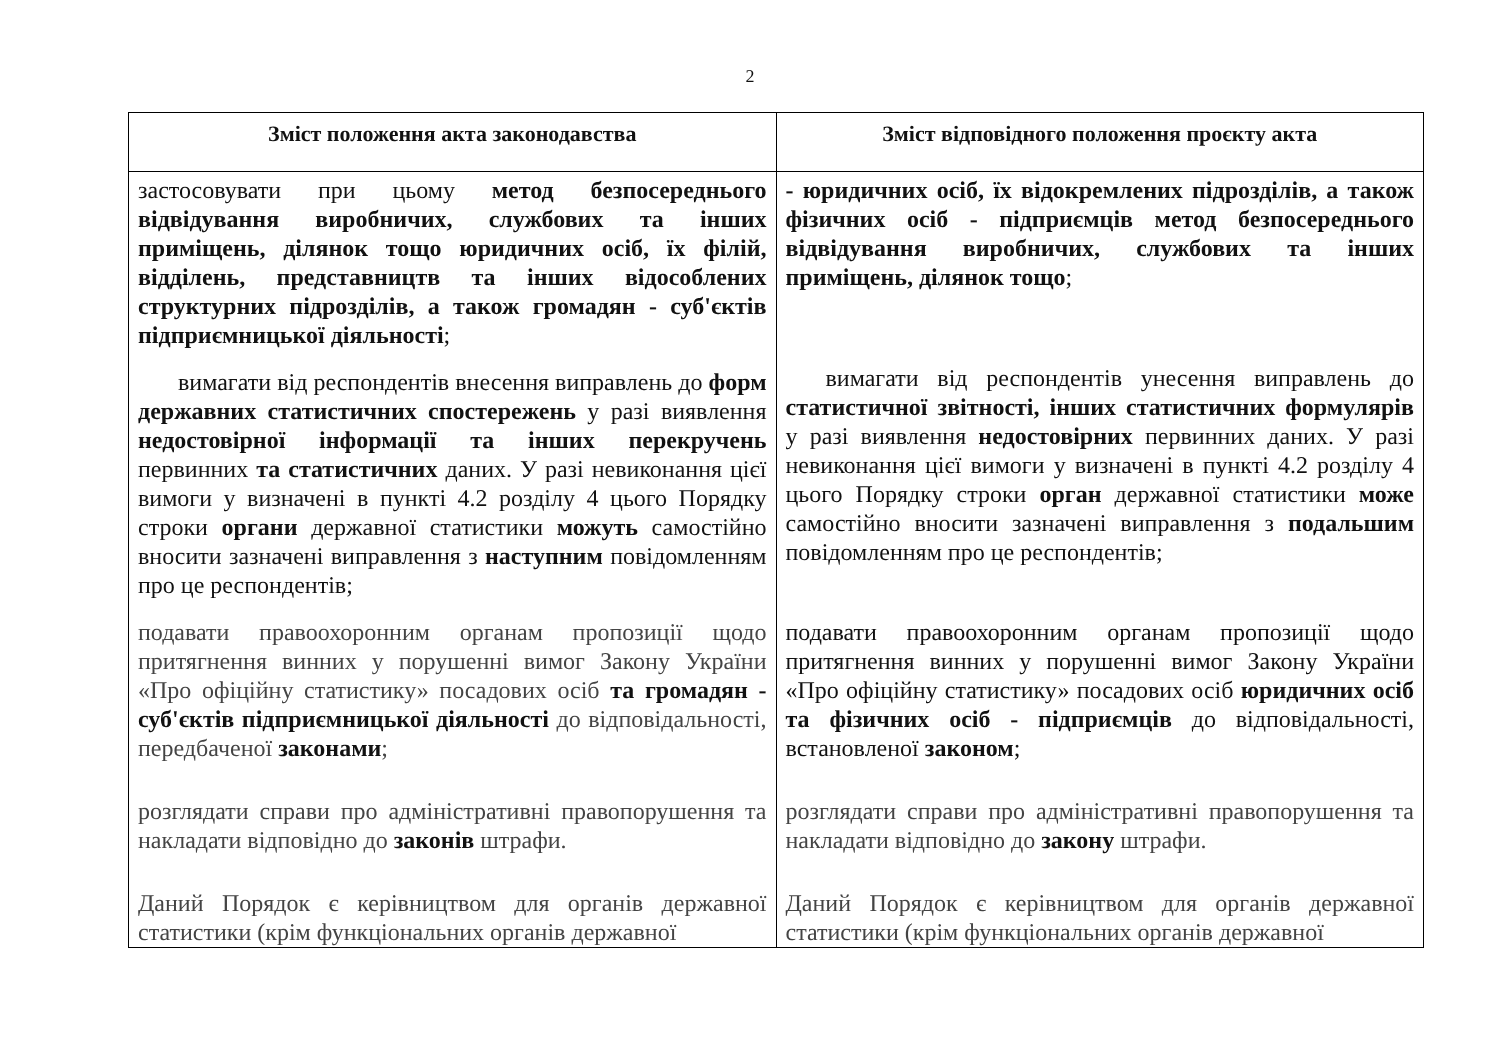2
| Зміст положення акта законодавства | Зміст відповідного положення проєкту акта |
| --- | --- |
| застосовувати при цьому метод безпосереднього відвідування виробничих, службових та інших приміщень, ділянок тощо юридичних осіб, їх філій, відділень, представництв та інших відособлених структурних підрозділів, а також громадян - суб'єктів підприємницької діяльності ; | - юридичних осіб, їх відокремлених підрозділів, а також фізичних осіб - підприємців метод безпосереднього відвідування виробничих, службових та інших приміщень, ділянок тощо ; |
| вимагати від респондентів внесення виправлень до форм державних статистичних спостережень у разі виявлення недостовірної інформації та інших перекручень первинних та статистичних даних. У разі невиконання цієї вимоги у визначені в пункті 4.2 розділу 4 цього Порядку строки органи державної статистики можуть самостійно вносити зазначені виправлення з наступним повідомленням про це респондентів; | вимагати від респондентів унесення виправлень до статистичної звітності, інших статистичних формулярів у разі виявлення недостовірних первинних даних. У разі невиконання цієї вимоги у визначені в пункті 4.2 розділу 4 цього Порядку строки орган державної статистики може самостійно вносити зазначені виправлення з подальшим повідомленням про це респондентів; |
| подавати правоохоронним органам пропозиції щодо притягнення винних у порушенні вимог Закону України «Про офіційну статистику» посадових осіб та громадян - суб'єктів підприємницької діяльності до відповідальності, передбаченої законами ; | подавати правоохоронним органам пропозиції щодо притягнення винних у порушенні вимог Закону України «Про офіційну статистику» посадових осіб юридичних осіб та фізичних осіб - підприємців до відповідальності, встановленої законом ; |
| розглядати справи про адміністративні правопорушення та накладати відповідно до законів штрафи. | розглядати справи про адміністративні правопорушення та накладати відповідно до закону штрафи. |
| Даний Порядок є керівництвом для органів державної статистики (крім функціональних органів державної | Даний Порядок є керівництвом для органів державної статистики (крім функціональних органів державної |